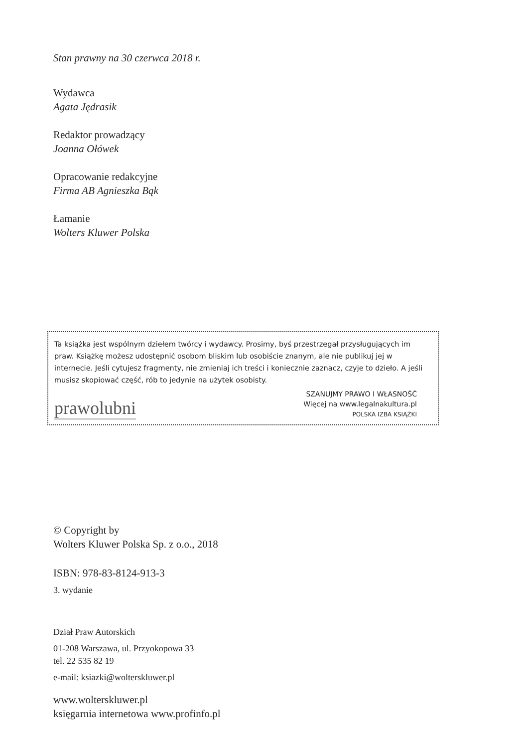Stan prawny na 30 czerwca 2018 r.
Wydawca
Agata Jędrasik
Redaktor prowadzący
Joanna Ołówek
Opracowanie redakcyjne
Firma AB Agnieszka Bąk
Łamanie
Wolters Kluwer Polska
Ta książka jest wspólnym dziełem twórcy i wydawcy. Prosimy, byś przestrzegał przysługujących im praw. Książkę możesz udostępnić osobom bliskim lub osobiście znanym, ale nie publikuj jej w internecie. Jeśli cytujesz fragmenty, nie zmieniaj ich treści i koniecznie zaznacz, czyje to dzieło. A jeśli musisz skopiować część, rób to jedynie na użytek osobisty.
prawolubni
SZANUJMY PRAWO I WŁASNOŚĆ
Więcej na www.legalnakultura.pl
POLSKA IZBA KSIĄŻKI
© Copyright by
Wolters Kluwer Polska Sp. z o.o., 2018
ISBN: 978-83-8124-913-3
3. wydanie
Dział Praw Autorskich
01-208 Warszawa, ul. Przyokopowa 33
tel. 22 535 82 19
e-mail: ksiazki@wolterskluwer.pl
www.wolterskluwer.pl
księgarnia internetowa www.profinfo.pl